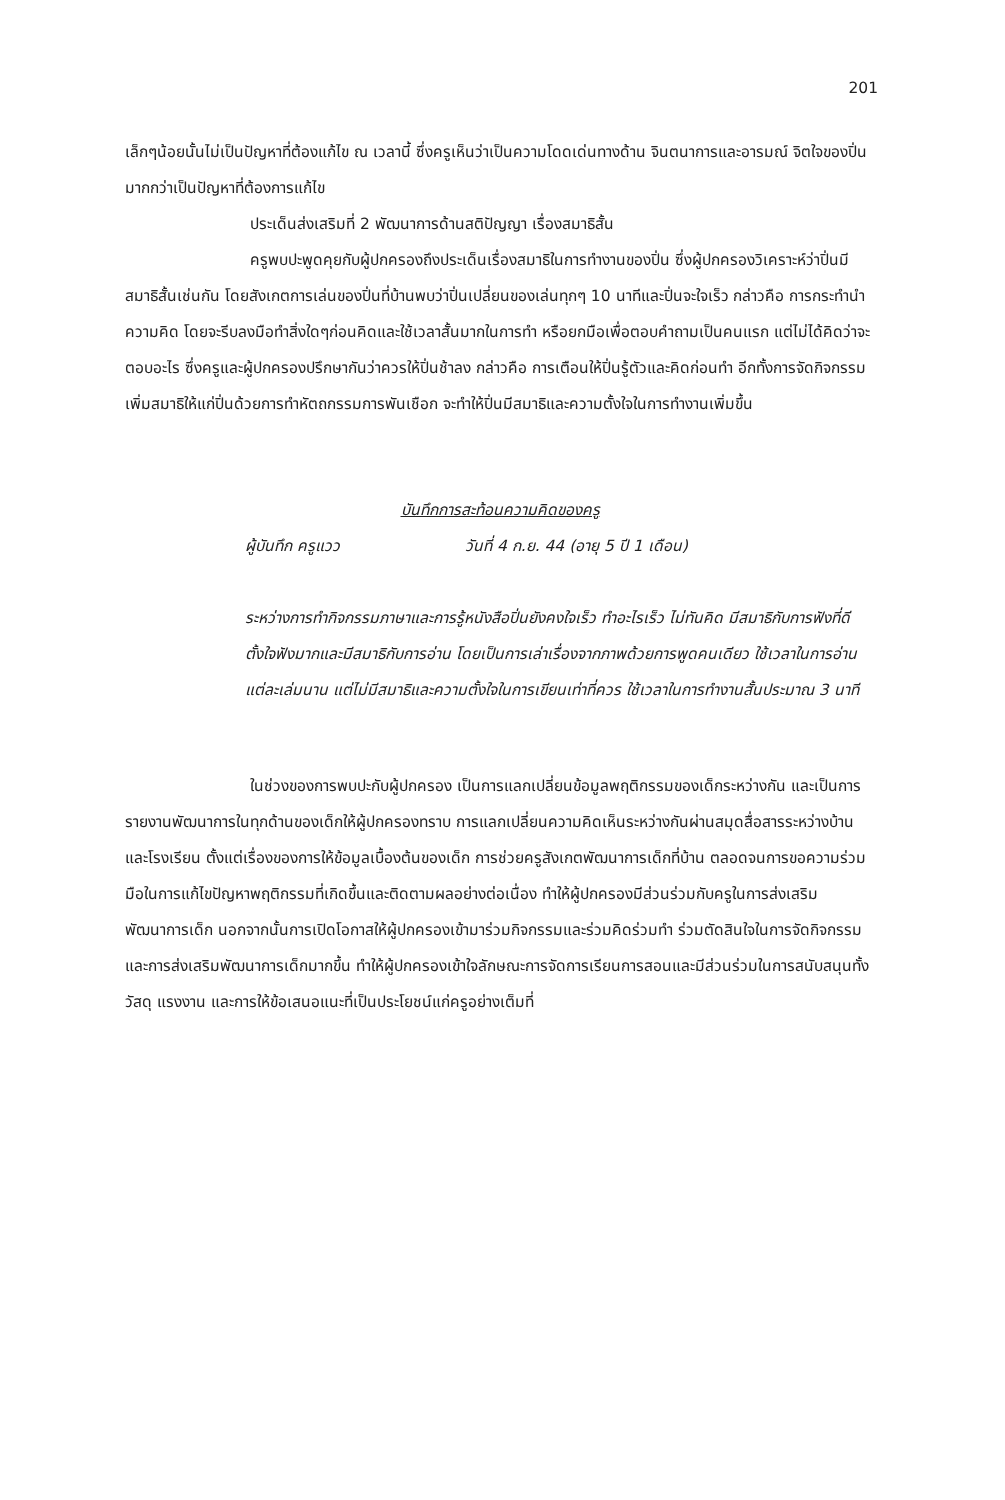201
เล็กๆน้อยนั้นไม่เป็นปัญหาที่ต้องแก้ไข ณ เวลานี้ ซึ่งครูเห็นว่าเป็นความโดดเด่นทางด้าน จินตนาการและอารมณ์ จิตใจของปิ่นมากกว่าเป็นปัญหาที่ต้องการแก้ไข
ประเด็นส่งเสริมที่ 2 พัฒนาการด้านสติปัญญา เรื่องสมาธิสั้น
ครูพบปะพูดคุยกับผู้ปกครองถึงประเด็นเรื่องสมาธิในการทำงานของปิ่น ซึ่งผู้ปกครองวิเคราะห์ว่าปิ่นมีสมาธิสั้นเช่นกัน โดยสังเกตการเล่นของปิ่นที่บ้านพบว่าปิ่นเปลี่ยนของเล่นทุกๆ 10 นาทีและปิ่นจะใจเร็ว กล่าวคือ การกระทำนำความคิด โดยจะรีบลงมือทำสิ่งใดๆก่อนคิดและใช้เวลาสั้นมากในการทำ หรือยกมือเพื่อตอบคำถามเป็นคนแรก แต่ไม่ได้คิดว่าจะตอบอะไร ซึ่งครูและผู้ปกครองปรึกษากันว่าควรให้ปิ่นช้าลง กล่าวคือ การเตือนให้ปิ่นรู้ตัวและคิดก่อนทำ อีกทั้งการจัดกิจกรรมเพิ่มสมาธิให้แก่ปิ่นด้วยการทำหัตถกรรมการพันเชือก จะทำให้ปิ่นมีสมาธิและความตั้งใจในการทำงานเพิ่มขึ้น
บันทึกการสะท้อนความคิดของครู
ผู้บันทึก ครูแวว วันที่ 4 ก.ย. 44 (อายุ 5 ปี 1 เดือน)
ระหว่างการทำกิจกรรมภาษาและการรู้หนังสือปิ่นยังคงใจเร็ว ทำอะไรเร็ว ไม่ทันคิด มีสมาธิกับการฟังที่ดีตั้งใจฟังมากและมีสมาธิกับการอ่าน โดยเป็นการเล่าเรื่องจากภาพด้วยการพูดคนเดียว ใช้เวลาในการอ่านแต่ละเล่มนาน แต่ไม่มีสมาธิและความตั้งใจในการเขียนเท่าที่ควร ใช้เวลาในการทำงานสั้นประมาณ 3 นาที
ในช่วงของการพบปะกับผู้ปกครอง เป็นการแลกเปลี่ยนข้อมูลพฤติกรรมของเด็กระหว่างกัน และเป็นการรายงานพัฒนาการในทุกด้านของเด็กให้ผู้ปกครองทราบ การแลกเปลี่ยนความคิดเห็นระหว่างกันผ่านสมุดสื่อสารระหว่างบ้านและโรงเรียน ตั้งแต่เรื่องของการให้ข้อมูลเบื้องต้นของเด็ก การช่วยครูสังเกตพัฒนาการเด็กที่บ้าน ตลอดจนการขอความร่วมมือในการแก้ไขปัญหาพฤติกรรมที่เกิดขึ้นและติดตามผลอย่างต่อเนื่อง ทำให้ผู้ปกครองมีส่วนร่วมกับครูในการส่งเสริมพัฒนาการเด็ก นอกจากนั้นการเปิดโอกาสให้ผู้ปกครองเข้ามาร่วมกิจกรรมและร่วมคิดร่วมทำ ร่วมตัดสินใจในการจัดกิจกรรมและการส่งเสริมพัฒนาการเด็กมากขึ้น ทำให้ผู้ปกครองเข้าใจลักษณะการจัดการเรียนการสอนและมีส่วนร่วมในการสนับสนุนทั้งวัสดุ แรงงาน และการให้ข้อเสนอแนะที่เป็นประโยชน์แก่ครูอย่างเต็มที่